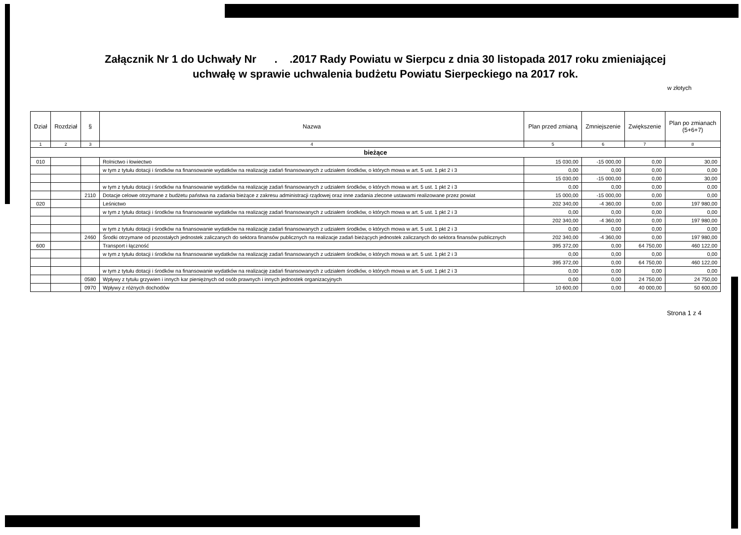Załącznik Nr 1 do Uchwały Nr . .2017 Rady Powiatu w Sierpcu z dnia 30 listopada 2017 roku zmieniającej
uchwałę w sprawie uchwalenia budżetu Powiatu Sierpeckiego na 2017 rok.
w złotych
| Dział | Rozdział | § | Nazwa | Plan przed zmianą | Zmniejszenie | Zwiększenie | Plan po zmianach (5+6+7) |
| --- | --- | --- | --- | --- | --- | --- | --- |
| 1 | 2 | 3 | 4 | 5 | 6 | 7 | 8 |
| bieżące | | | | | | | |
| 010 | | | Rolnictwo i łowiectwo | 15 030,00 | -15 000,00 | 0,00 | 30,00 |
| | | | w tym z tytułu dotacji i środków na finansowanie wydatków na realizację zadań finansowanych z udziałem środków, o których mowa w art. 5 ust. 1 pkt 2 i 3 | 0,00 | 0,00 | 0,00 | 0,00 |
| | | | | 15 030,00 | -15 000,00 | 0,00 | 30,00 |
| | | | w tym z tytułu dotacji i środków na finansowanie wydatków na realizację zadań finansowanych z udziałem środków, o których mowa w art. 5 ust. 1 pkt 2 i 3 | 0,00 | 0,00 | 0,00 | 0,00 |
| | | 2110 | Dotacje celowe otrzymane z budżetu państwa na zadania bieżące z zakresu administracji rządowej oraz inne zadania zlecone ustawami realizowane przez powiat | 15 000,00 | -15 000,00 | 0,00 | 0,00 |
| 020 | | | Leśnictwo | 202 340,00 | -4 360,00 | 0,00 | 197 980,00 |
| | | | w tym z tytułu dotacji i środków na finansowanie wydatków na realizację zadań finansowanych z udziałem środków, o których mowa w art. 5 ust. 1 pkt 2 i 3 | 0,00 | 0,00 | 0,00 | 0,00 |
| | | | | 202 340,00 | -4 360,00 | 0,00 | 197 980,00 |
| | | | w tym z tytułu dotacji i środków na finansowanie wydatków na realizację zadań finansowanych z udziałem środków, o których mowa w art. 5 ust. 1 pkt 2 i 3 | 0,00 | 0,00 | 0,00 | 0,00 |
| | | 2460 | Środki otrzymane od pozostałych jednostek zaliczanych do sektora finansów publicznych na realizacje zadań bieżących jednostek zaliczanych do sektora finansów publicznych | 202 340,00 | -4 360,00 | 0,00 | 197 980,00 |
| 600 | | | Transport i łączność | 395 372,00 | 0,00 | 64 750,00 | 460 122,00 |
| | | | w tym z tytułu dotacji i środków na finansowanie wydatków na realizację zadań finansowanych z udziałem środków, o których mowa w art. 5 ust. 1 pkt 2 i 3 | 0,00 | 0,00 | 0,00 | 0,00 |
| | | | | 395 372,00 | 0,00 | 64 750,00 | 460 122,00 |
| | | | w tym z tytułu dotacji i środków na finansowanie wydatków na realizację zadań finansowanych z udziałem środków, o których mowa w art. 5 ust. 1 pkt 2 i 3 | 0,00 | 0,00 | 0,00 | 0,00 |
| | | 0580 | Wpływy z tytułu grzywien i innych kar pieniężnych od osób prawnych i innych jednostek organizacyjnych | 0,00 | 0,00 | 24 750,00 | 24 750,00 |
| | | 0970 | Wpływy z różnych dochodów | 10 600,00 | 0,00 | 40 000,00 | 50 600,00 |
Strona 1 z 4